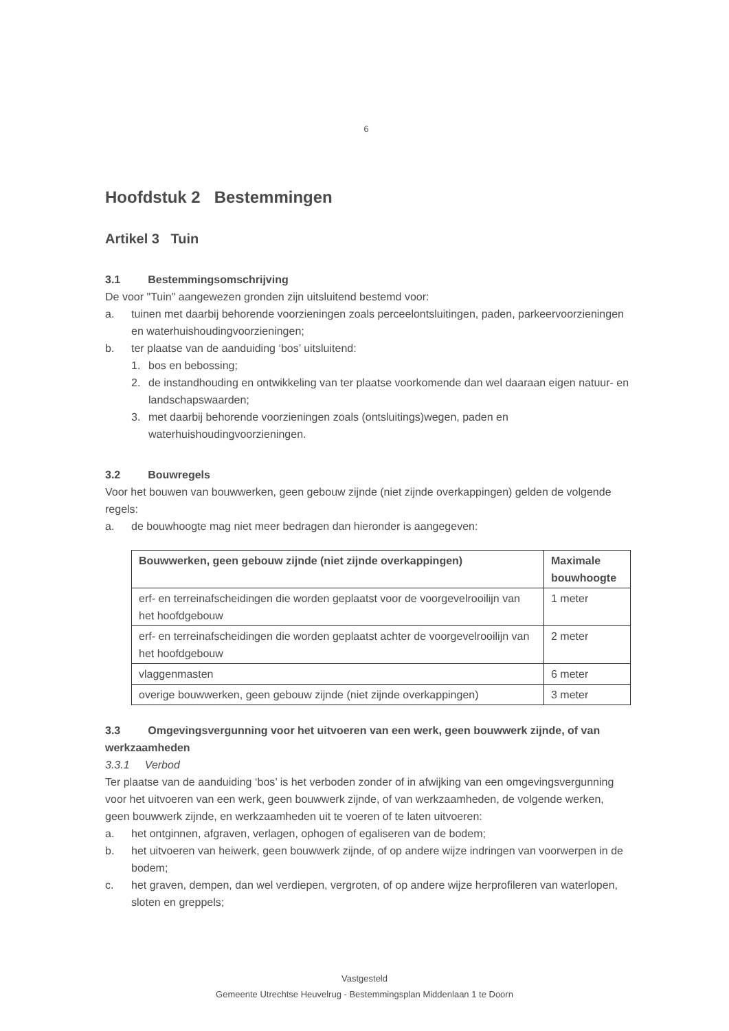6
Hoofdstuk 2 Bestemmingen
Artikel 3 Tuin
3.1 Bestemmingsomschrijving
De voor "Tuin" aangewezen gronden zijn uitsluitend bestemd voor:
a. tuinen met daarbij behorende voorzieningen zoals perceelontsluitingen, paden, parkeervoorzieningen en waterhuishoudingvoorzieningen;
b. ter plaatse van de aanduiding ‘bos’ uitsluitend:
1. bos en bebossing;
2. de instandhouding en ontwikkeling van ter plaatse voorkomende dan wel daaraan eigen natuur- en landschapswaarden;
3. met daarbij behorende voorzieningen zoals (ontsluitings)wegen, paden en waterhuishoudingvoorzieningen.
3.2 Bouwregels
Voor het bouwen van bouwwerken, geen gebouw zijnde (niet zijnde overkappingen) gelden de volgende regels:
a. de bouwhoogte mag niet meer bedragen dan hieronder is aangegeven:
| Bouwwerken, geen gebouw zijnde (niet zijnde overkappingen) | Maximale bouwhoogte |
| --- | --- |
| erf- en terreinafscheidingen die worden geplaatst voor de voorgevelrooilijn van het hoofdgebouw | 1 meter |
| erf- en terreinafscheidingen die worden geplaatst achter de voorgevelrooilijn van het hoofdgebouw | 2 meter |
| vlaggenmasten | 6 meter |
| overige bouwwerken, geen gebouw zijnde (niet zijnde overkappingen) | 3 meter |
3.3 Omgevingsvergunning voor het uitvoeren van een werk, geen bouwwerk zijnde, of van werkzaamheden
3.3.1 Verbod
Ter plaatse van de aanduiding ‘bos’ is het verboden zonder of in afwijking van een omgevingsvergunning voor het uitvoeren van een werk, geen bouwwerk zijnde, of van werkzaamheden, de volgende werken, geen bouwwerk zijnde, en werkzaamheden uit te voeren of te laten uitvoeren:
a. het ontginnen, afgraven, verlagen, ophogen of egaliseren van de bodem;
b. het uitvoeren van heiwerk, geen bouwwerk zijnde, of op andere wijze indringen van voorwerpen in de bodem;
c. het graven, dempen, dan wel verdiepen, vergroten, of op andere wijze herprofileren van waterlopen, sloten en greppels;
Vastgesteld
Gemeente Utrechtse Heuvelrug - Bestemmingsplan Middenlaan 1 te Doorn